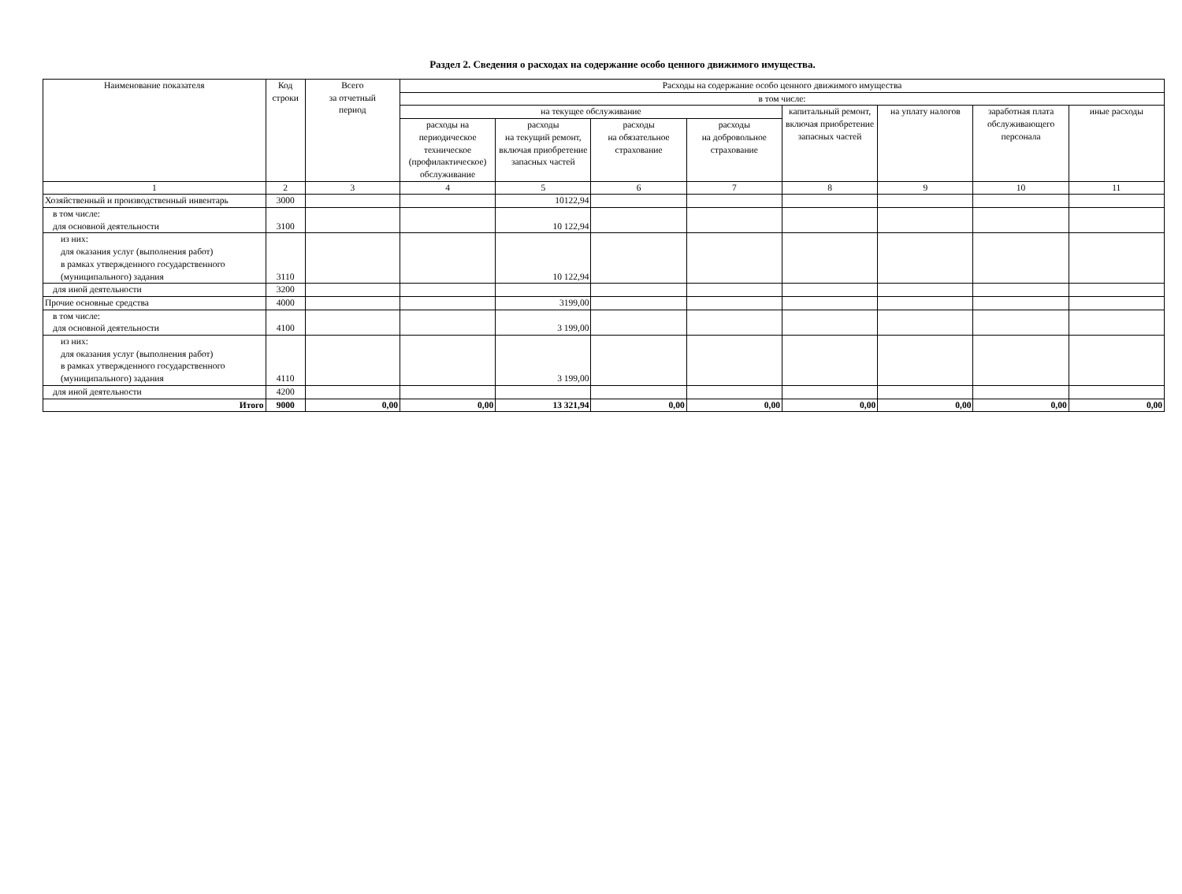Раздел 2. Сведения о расходах на содержание особо ценного движимого имущества.
| Наименование показателя | Код строки | Всего за отчетный период | Расходы на содержание особо ценного движимого имущества | | | | | | | |
| --- | --- | --- | --- | --- | --- | --- | --- | --- | --- | --- |
| | | | в том числе: | | | | | | | |
| | | | на текущее обслуживание | | | | капитальный ремонт, включая приобретение запасных частей | на уплату налогов | заработная плата обслуживающего персонала | иные расходы |
| | | | расходы на периодическое техническое (профилактическое) обслуживание | расходы на текущий ремонт, включая приобретение запасных частей | расходы на обязательное страхование | расходы на добровольное страхование | | | | |
| 1 | 2 | 3 | 4 | 5 | 6 | 7 | 8 | 9 | 10 | 11 |
| Хозяйственный и производственный инвентарь | 3000 | | | 10122,94 | | | | | | |
| в том числе: для основной деятельности | 3100 | | | 10 122,94 | | | | | | |
| из них: для оказания услуг (выполнения работ) в рамках утвержденного государственного (муниципального) задания | 3110 | | | 10 122,94 | | | | | | |
| для иной деятельности | 3200 | | | | | | | | | |
| Прочие основные средства | 4000 | | | 3199,00 | | | | | | |
| в том числе: для основной деятельности | 4100 | | | 3 199,00 | | | | | | |
| из них: для оказания услуг (выполнения работ) в рамках утвержденного государственного (муниципального) задания | 4110 | | | 3 199,00 | | | | | | |
| для иной деятельности | 4200 | | | | | | | | | |
| Итого | 9000 | 0,00 | 0,00 | 13 321,94 | 0,00 | 0,00 | 0,00 | 0,00 | 0,00 | 0,00 |